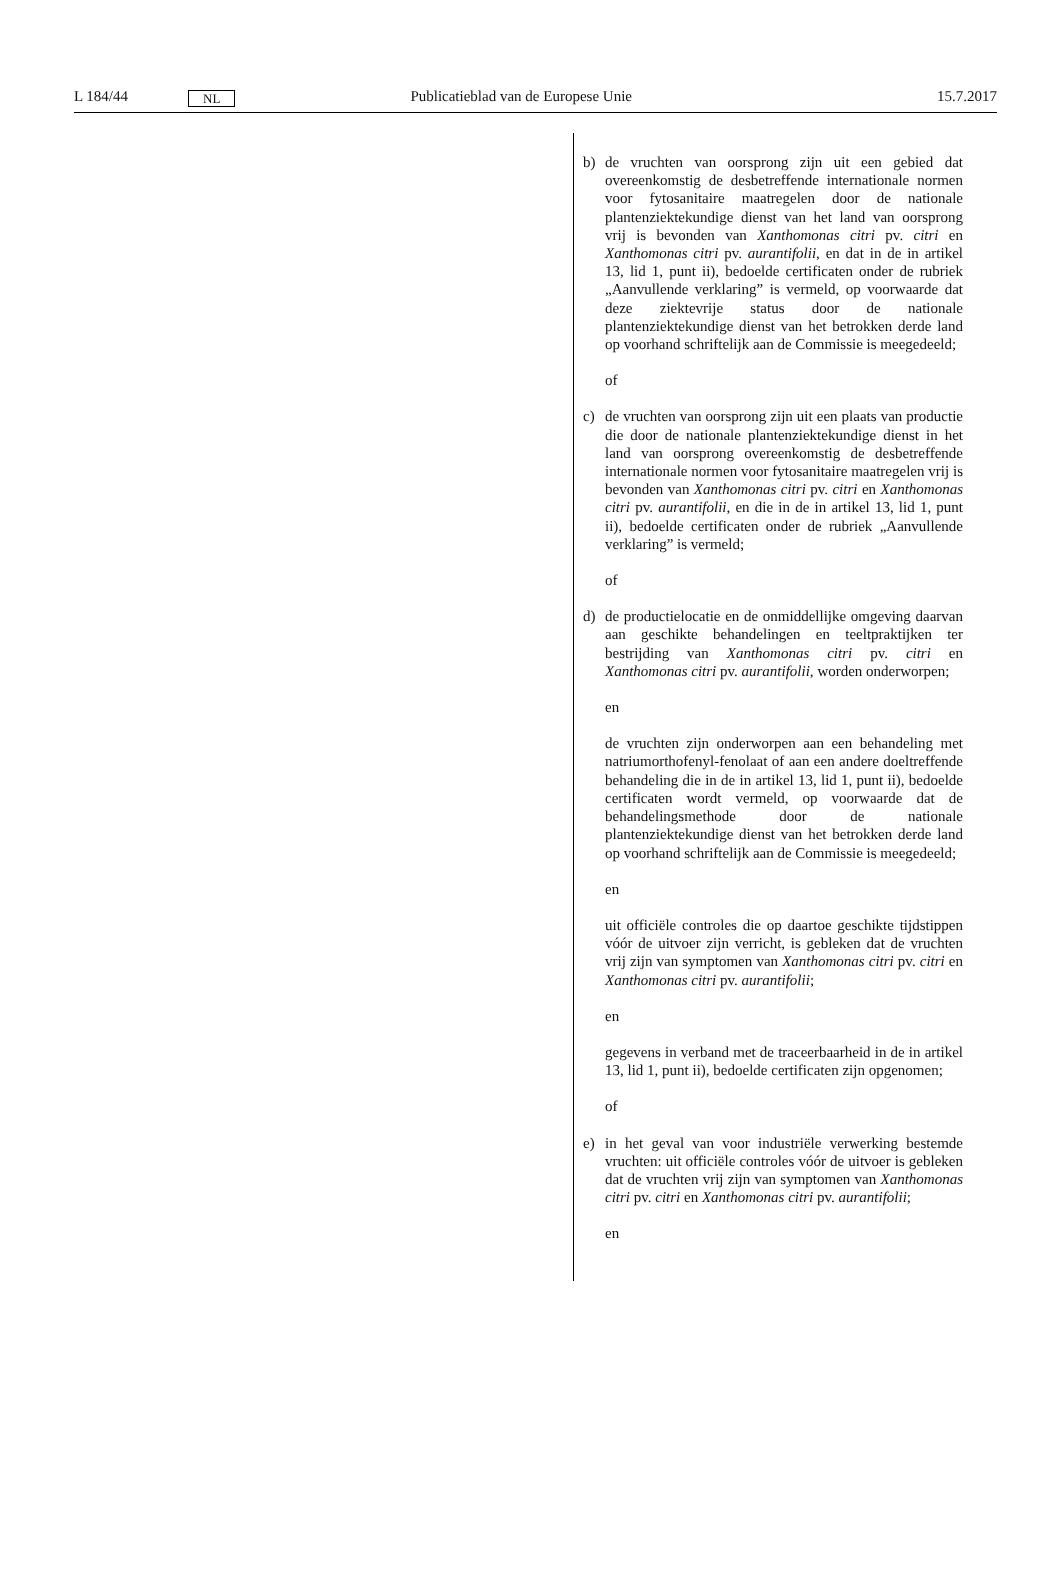L 184/44 NL Publicatieblad van de Europese Unie 15.7.2017
b) de vruchten van oorsprong zijn uit een gebied dat overeenkomstig de desbetreffende internationale normen voor fytosanitaire maatregelen door de nationale plantenziektekundige dienst van het land van oorsprong vrij is bevonden van Xanthomonas citri pv. citri en Xanthomonas citri pv. aurantifolii, en dat in de in artikel 13, lid 1, punt ii), bedoelde certificaten onder de rubriek „Aanvullende verklaring” is vermeld, op voorwaarde dat deze ziektevrije status door de nationale plantenziektekundige dienst van het betrokken derde land op voorhand schriftelijk aan de Commissie is meegedeeld;
of
c) de vruchten van oorsprong zijn uit een plaats van productie die door de nationale plantenziektekundige dienst in het land van oorsprong overeenkomstig de desbetreffende internationale normen voor fytosanitaire maatregelen vrij is bevonden van Xanthomonas citri pv. citri en Xanthomonas citri pv. aurantifolii, en die in de in artikel 13, lid 1, punt ii), bedoelde certificaten onder de rubriek „Aanvullende verklaring” is vermeld;
of
d) de productielocatie en de onmiddellijke omgeving daarvan aan geschikte behandelingen en teeltpraktijken ter bestrijding van Xanthomonas citri pv. citri en Xanthomonas citri pv. aurantifolii, worden onderworpen;
en
de vruchten zijn onderworpen aan een behandeling met natriumorthofenyl-fenolaat of aan een andere doeltreffende behandeling die in de in artikel 13, lid 1, punt ii), bedoelde certificaten wordt vermeld, op voorwaarde dat de behandelingsmethode door de nationale plantenziektekundige dienst van het betrokken derde land op voorhand schriftelijk aan de Commissie is meegedeeld;
en
uit officiële controles die op daartoe geschikte tijdstippen vóór de uitvoer zijn verricht, is gebleken dat de vruchten vrij zijn van symptomen van Xanthomonas citri pv. citri en Xanthomonas citri pv. aurantifolii;
en
gegevens in verband met de traceerbaarheid in de in artikel 13, lid 1, punt ii), bedoelde certificaten zijn opgenomen;
of
e) in het geval van voor industriële verwerking bestemde vruchten: uit officiële controles vóór de uitvoer is gebleken dat de vruchten vrij zijn van symptomen van Xanthomonas citri pv. citri en Xanthomonas citri pv. aurantifolii;
en